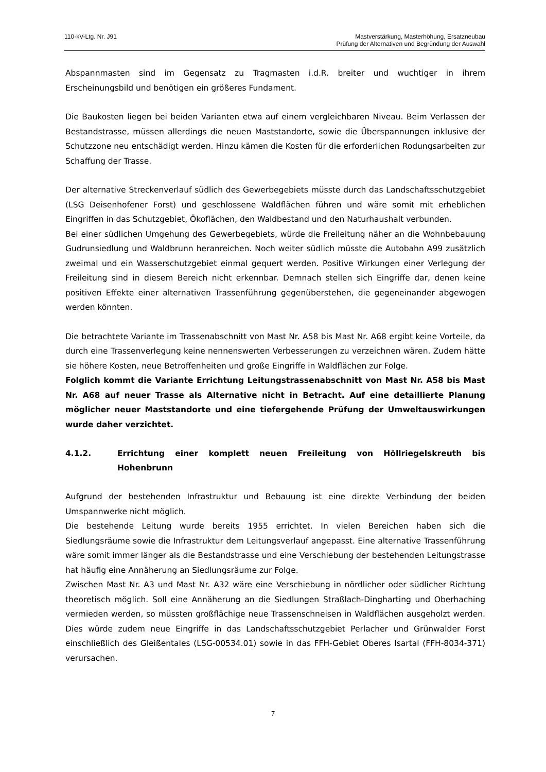110-kV-Ltg. Nr. J91 Mastverstärkung, Masterhöhung, Ersatzneubau
Prüfung der Alternativen und Begründung der Auswahl
Abspannmasten sind im Gegensatz zu Tragmasten i.d.R. breiter und wuchtiger in ihrem Erscheinungsbild und benötigen ein größeres Fundament.
Die Baukosten liegen bei beiden Varianten etwa auf einem vergleichbaren Niveau. Beim Verlassen der Bestandstrasse, müssen allerdings die neuen Maststandorte, sowie die Überspannungen inklusive der Schutzzone neu entschädigt werden. Hinzu kämen die Kosten für die erforderlichen Rodungsarbeiten zur Schaffung der Trasse.
Der alternative Streckenverlauf südlich des Gewerbegebiets müsste durch das Landschaftsschutzgebiet (LSG Deisenhofener Forst) und geschlossene Waldflächen führen und wäre somit mit erheblichen Eingriffen in das Schutzgebiet, Ökoflächen, den Waldbestand und den Naturhaushalt verbunden.
Bei einer südlichen Umgehung des Gewerbegebiets, würde die Freileitung näher an die Wohnbebauung Gudrunsiedlung und Waldbrunn heranreichen. Noch weiter südlich müsste die Autobahn A99 zusätzlich zweimal und ein Wasserschutzgebiet einmal gequert werden. Positive Wirkungen einer Verlegung der Freileitung sind in diesem Bereich nicht erkennbar. Demnach stellen sich Eingriffe dar, denen keine positiven Effekte einer alternativen Trassenführung gegenüberstehen, die gegeneinander abgewogen werden könnten.
Die betrachtete Variante im Trassenabschnitt von Mast Nr. A58 bis Mast Nr. A68 ergibt keine Vorteile, da durch eine Trassenverlegung keine nennenswerten Verbesserungen zu verzeichnen wären. Zudem hätte sie höhere Kosten, neue Betroffenheiten und große Eingriffe in Waldflächen zur Folge.
Folglich kommt die Variante Errichtung Leitungstrassenabschnitt von Mast Nr. A58 bis Mast Nr. A68 auf neuer Trasse als Alternative nicht in Betracht. Auf eine detaillierte Planung möglicher neuer Maststandorte und eine tiefergehende Prüfung der Umweltauswirkungen wurde daher verzichtet.
4.1.2. Errichtung einer komplett neuen Freileitung von Höllriegelskreuth bis Hohenbrunn
Aufgrund der bestehenden Infrastruktur und Bebauung ist eine direkte Verbindung der beiden Umspannwerke nicht möglich.
Die bestehende Leitung wurde bereits 1955 errichtet. In vielen Bereichen haben sich die Siedlungsräume sowie die Infrastruktur dem Leitungsverlauf angepasst. Eine alternative Trassenführung wäre somit immer länger als die Bestandstrasse und eine Verschiebung der bestehenden Leitungstrasse hat häufig eine Annäherung an Siedlungsräume zur Folge.
Zwischen Mast Nr. A3 und Mast Nr. A32 wäre eine Verschiebung in nördlicher oder südlicher Richtung theoretisch möglich. Soll eine Annäherung an die Siedlungen Straßlach-Dingharting und Oberhaching vermieden werden, so müssten großflächige neue Trassenschneisen in Waldflächen ausgeholzt werden. Dies würde zudem neue Eingriffe in das Landschaftsschutzgebiet Perlacher und Grünwalder Forst einschließlich des Gleißentales (LSG-00534.01) sowie in das FFH-Gebiet Oberes Isartal (FFH-8034-371) verursachen.
7